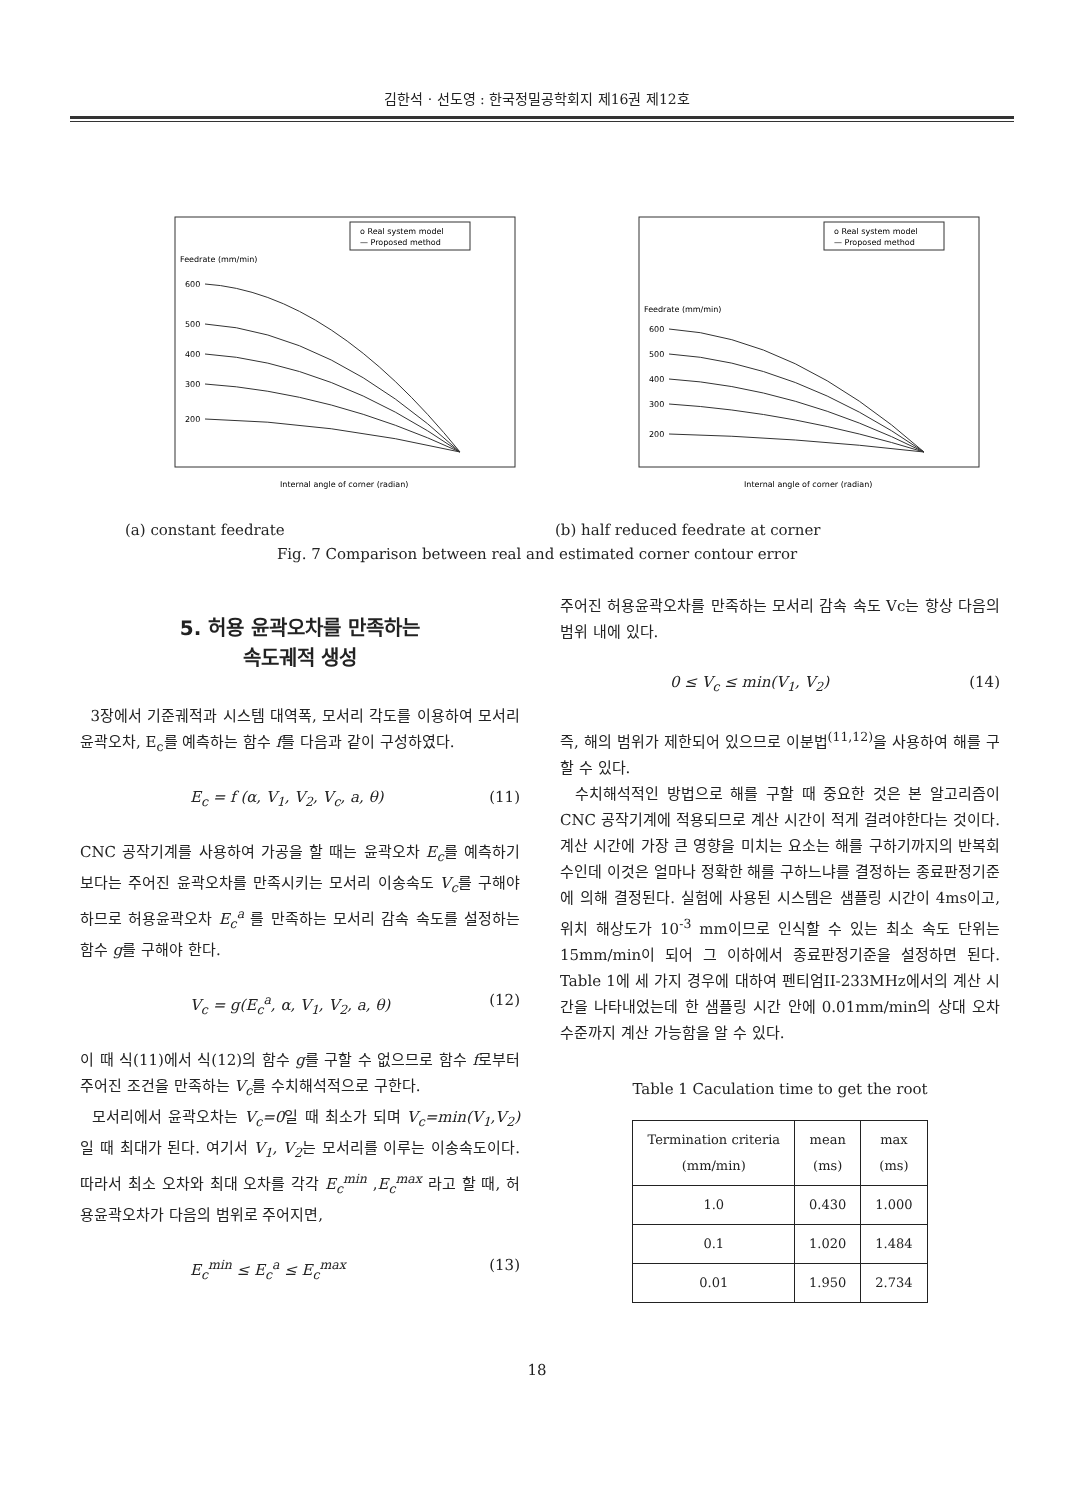김한석 · 선도영 : 한국정밀공학회지 제16권 제12호
o Real system model
— Proposed method
Feedrate (mm/min)
600
500
400
300
200
Internal angle of corner (radian)
o Real system model
— Proposed method
Feedrate (mm/min)
600
500
400
300
200
Internal angle of corner (radian)
(a) constant feedrate (b) half reduced feedrate at corner
Fig. 7 Comparison between real and estimated corner contour error
5. 허용 윤곽오차를 만족하는
속도궤적 생성
3장에서 기준궤적과 시스템 대역폭, 모서리 각도를 이용하여 모서리 윤곽오차, E<sub>c</sub>를 예측하는 함수 f를 다음과 같이 구성하였다.
E<sub>c</sub> = f (α, V<sub>1</sub>, V<sub>2</sub>, V<sub>c</sub>, a, θ) (11)
CNC 공작기계를 사용하여 가공을 할 때는 윤곽오차 E<sub>c</sub>를 예측하기보다는 주어진 윤곽오차를 만족시키는 모서리 이송속도 V<sub>c</sub>를 구해야 하므로 허용윤곽오차 E<sub>c</sub><sup>a</sup> 를 만족하는 모서리 감속 속도를 설정하는 함수 g를 구해야 한다.
V<sub>c</sub> = g(E<sub>c</sub><sup>a</sup>, α, V<sub>1</sub>, V<sub>2</sub>, a, θ) (12)
이 때 식(11)에서 식(12)의 함수 g를 구할 수 없으므로 함수 f로부터 주어진 조건을 만족하는 V<sub>c</sub>를 수치해석적으로 구한다.
모서리에서 윤곽오차는 V<sub>c</sub>=0일 때 최소가 되며 V<sub>c</sub>=min(V<sub>1</sub>,V<sub>2</sub>) 일 때 최대가 된다. 여기서 V<sub>1</sub>, V<sub>2</sub>는 모서리를 이루는 이송속도이다. 따라서 최소 오차와 최대 오차를 각각 E<sub>c</sub><sup>min</sup> ,E<sub>c</sub><sup>max</sup> 라고 할 때, 허용윤곽오차가 다음의 범위로 주어지면,
E<sub>c</sub><sup>min</sup> ≤ E<sub>c</sub><sup>a</sup> ≤ E<sub>c</sub><sup>max</sup> (13)
주어진 허용윤곽오차를 만족하는 모서리 감속 속도 Vc는 항상 다음의 범위 내에 있다.
0 ≤ V<sub>c</sub> ≤ min(V<sub>1</sub>, V<sub>2</sub>) (14)
즉, 해의 범위가 제한되어 있으므로 이분법<sup>(11,12)</sup>을 사용하여 해를 구할 수 있다.
수치해석적인 방법으로 해를 구할 때 중요한 것은 본 알고리즘이 CNC 공작기계에 적용되므로 계산 시간이 적게 걸려야한다는 것이다. 계산 시간에 가장 큰 영향을 미치는 요소는 해를 구하기까지의 반복회수인데 이것은 얼마나 정확한 해를 구하느냐를 결정하는 종료판정기준에 의해 결정된다. 실험에 사용된 시스템은 샘플링 시간이 4ms이고, 위치 해상도가 10<sup>-3</sup> mm이므로 인식할 수 있는 최소 속도 단위는 15mm/min이 되어 그 이하에서 종료판정기준을 설정하면 된다. Table 1에 세 가지 경우에 대하여 펜티엄II-233MHz에서의 계산 시간을 나타내었는데 한 샘플링 시간 안에 0.01mm/min의 상대 오차 수준까지 계산 가능함을 알 수 있다.
Table 1 Caculation time to get the root
| Termination criteria (mm/min) | mean (ms) | max (ms) |
| --- | --- | --- |
| 1.0 | 0.430 | 1.000 |
| 0.1 | 1.020 | 1.484 |
| 0.01 | 1.950 | 2.734 |
18